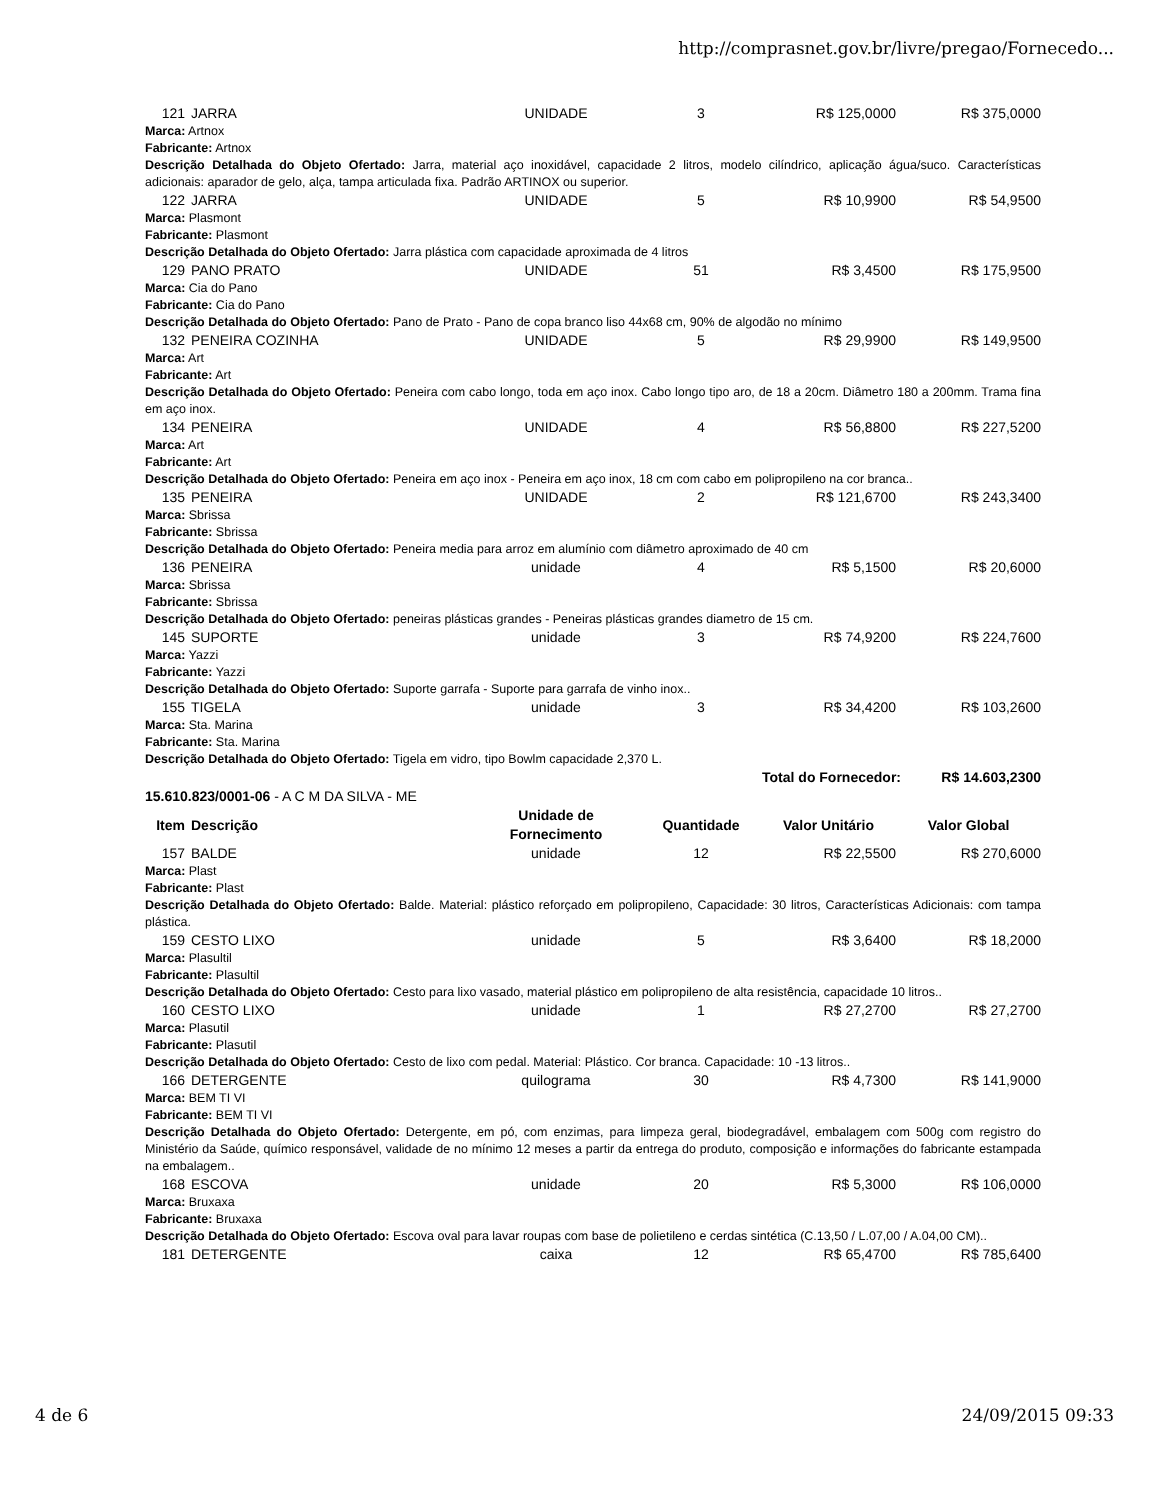http://comprasnet.gov.br/livre/pregao/Fornecedo...
| 121 | JARRA | UNIDADE | 3 | R$ 125,0000 | R$ 375,0000 |
Marca: Artnox
Fabricante: Artnox
Descrição Detalhada do Objeto Ofertado: Jarra, material aço inoxidável, capacidade 2 litros, modelo cilíndrico, aplicação água/suco. Características adicionais: aparador de gelo, alça, tampa articulada fixa. Padrão ARTINOX ou superior.
| 122 | JARRA | UNIDADE | 5 | R$ 10,9900 | R$ 54,9500 |
Marca: Plasmont
Fabricante: Plasmont
Descrição Detalhada do Objeto Ofertado: Jarra plástica com capacidade aproximada de 4 litros
| 129 | PANO PRATO | UNIDADE | 51 | R$ 3,4500 | R$ 175,9500 |
Marca: Cia do Pano
Fabricante: Cia do Pano
Descrição Detalhada do Objeto Ofertado: Pano de Prato - Pano de copa branco liso 44x68 cm, 90% de algodão no mínimo
| 132 | PENEIRA COZINHA | UNIDADE | 5 | R$ 29,9900 | R$ 149,9500 |
Marca: Art
Fabricante: Art
Descrição Detalhada do Objeto Ofertado: Peneira com cabo longo, toda em aço inox. Cabo longo tipo aro, de 18 a 20cm. Diâmetro 180 a 200mm. Trama fina em aço inox.
| 134 | PENEIRA | UNIDADE | 4 | R$ 56,8800 | R$ 227,5200 |
Marca: Art
Fabricante: Art
Descrição Detalhada do Objeto Ofertado: Peneira em aço inox - Peneira em aço inox, 18 cm com cabo em polipropileno na cor branca..
| 135 | PENEIRA | UNIDADE | 2 | R$ 121,6700 | R$ 243,3400 |
Marca: Sbrissa
Fabricante: Sbrissa
Descrição Detalhada do Objeto Ofertado: Peneira media para arroz em alumínio com diâmetro aproximado de 40 cm
| 136 | PENEIRA | unidade | 4 | R$ 5,1500 | R$ 20,6000 |
Marca: Sbrissa
Fabricante: Sbrissa
Descrição Detalhada do Objeto Ofertado: peneiras plásticas grandes - Peneiras plásticas grandes diametro de 15 cm.
| 145 | SUPORTE | unidade | 3 | R$ 74,9200 | R$ 224,7600 |
Marca: Yazzi
Fabricante: Yazzi
Descrição Detalhada do Objeto Ofertado: Suporte garrafa - Suporte para garrafa de vinho inox..
| 155 | TIGELA | unidade | 3 | R$ 34,4200 | R$ 103,2600 |
Marca: Sta. Marina
Fabricante: Sta. Marina
Descrição Detalhada do Objeto Ofertado: Tigela em vidro, tipo Bowlm capacidade 2,370 L.
| Total do Fornecedor: | R$ 14.603,2300 |
15.610.823/0001-06 - A C M DA SILVA - ME
| Item | Descrição | Unidade de Fornecimento | Quantidade | Valor Unitário | Valor Global |
| --- | --- | --- | --- | --- | --- |
| 157 | BALDE | unidade | 12 | R$ 22,5500 | R$ 270,6000 |
Marca: Plast
Fabricante: Plast
Descrição Detalhada do Objeto Ofertado: Balde. Material: plástico reforçado em polipropileno, Capacidade: 30 litros, Características Adicionais: com tampa plástica.
| 159 | CESTO LIXO | unidade | 5 | R$ 3,6400 | R$ 18,2000 |
Marca: Plasultil
Fabricante: Plasultil
Descrição Detalhada do Objeto Ofertado: Cesto para lixo vasado, material plástico em polipropileno de alta resistência, capacidade 10 litros..
| 160 | CESTO LIXO | unidade | 1 | R$ 27,2700 | R$ 27,2700 |
Marca: Plasutil
Fabricante: Plasutil
Descrição Detalhada do Objeto Ofertado: Cesto de lixo com pedal. Material: Plástico. Cor branca. Capacidade: 10 -13 litros..
| 166 | DETERGENTE | quilograma | 30 | R$ 4,7300 | R$ 141,9000 |
Marca: BEM TI VI
Fabricante: BEM TI VI
Descrição Detalhada do Objeto Ofertado: Detergente, em pó, com enzimas, para limpeza geral, biodegradável, embalagem com 500g com registro do Ministério da Saúde, químico responsável, validade de no mínimo 12 meses a partir da entrega do produto, composição e informações do fabricante estampada na embalagem..
| 168 | ESCOVA | unidade | 20 | R$ 5,3000 | R$ 106,0000 |
Marca: Bruxaxa
Fabricante: Bruxaxa
Descrição Detalhada do Objeto Ofertado: Escova oval para lavar roupas com base de polietileno e cerdas sintética (C.13,50 / L.07,00 / A.04,00 CM)..
| 181 | DETERGENTE | caixa | 12 | R$ 65,4700 | R$ 785,6400 |
4 de 6 24/09/2015 09:33